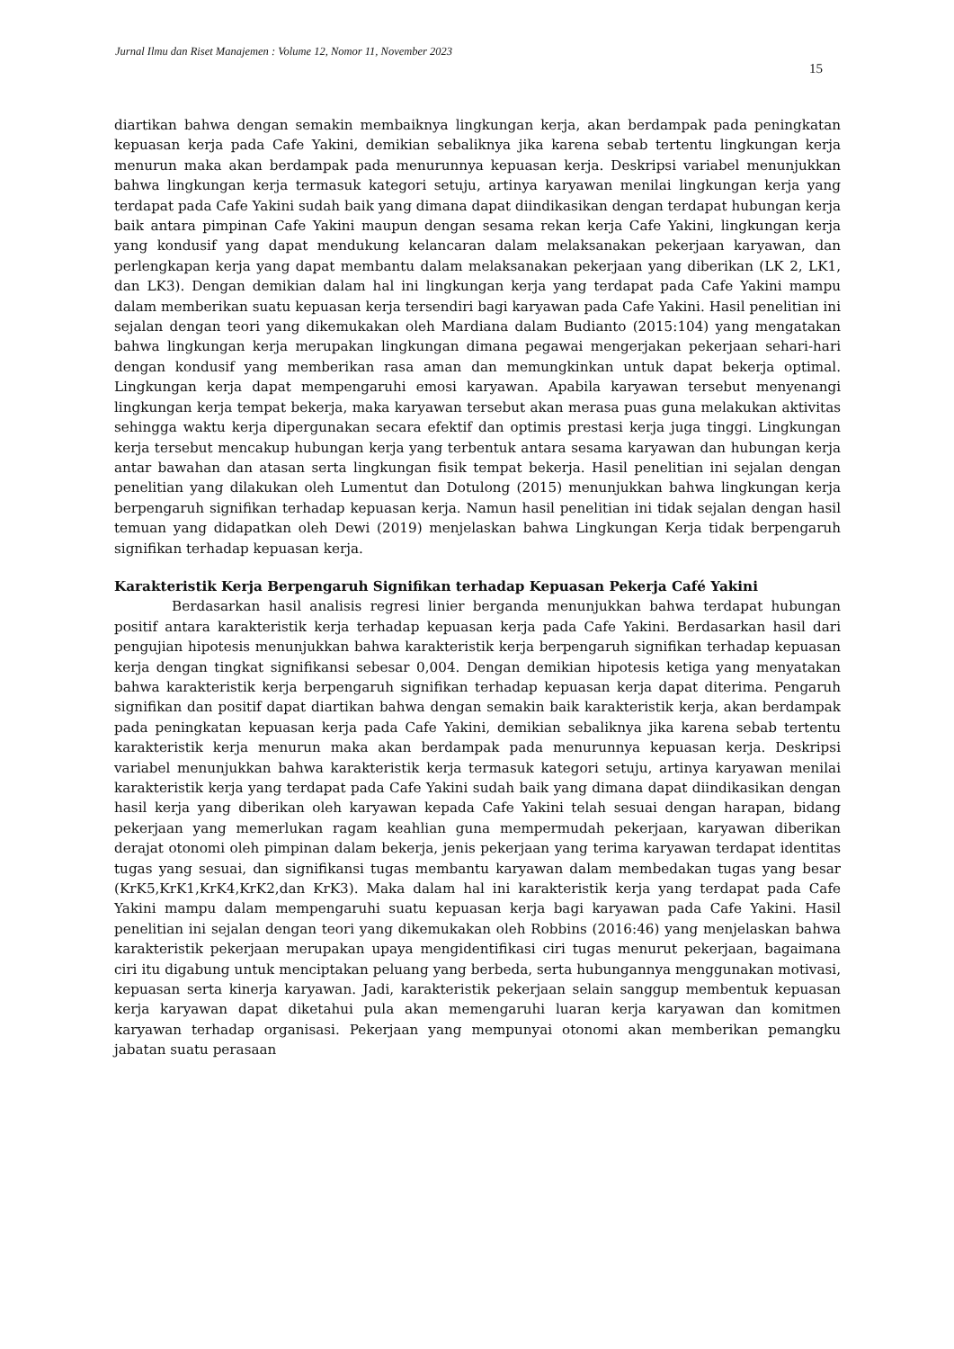Jurnal Ilmu dan Riset Manajemen : Volume 12, Nomor 11, November 2023
15
diartikan bahwa dengan semakin membaiknya lingkungan kerja, akan berdampak pada peningkatan kepuasan kerja pada Cafe Yakini, demikian sebaliknya jika karena sebab tertentu lingkungan kerja menurun maka akan berdampak pada menurunnya kepuasan kerja. Deskripsi variabel menunjukkan bahwa lingkungan kerja termasuk kategori setuju, artinya karyawan menilai lingkungan kerja yang terdapat pada Cafe Yakini sudah baik yang dimana dapat diindikasikan dengan terdapat hubungan kerja baik antara pimpinan Cafe Yakini maupun dengan sesama rekan kerja Cafe Yakini, lingkungan kerja yang kondusif yang dapat mendukung kelancaran dalam melaksanakan pekerjaan karyawan, dan perlengkapan kerja yang dapat membantu dalam melaksanakan pekerjaan yang diberikan (LK 2, LK1, dan LK3). Dengan demikian dalam hal ini lingkungan kerja yang terdapat pada Cafe Yakini mampu dalam memberikan suatu kepuasan kerja tersendiri bagi karyawan pada Cafe Yakini. Hasil penelitian ini sejalan dengan teori yang dikemukakan oleh Mardiana dalam Budianto (2015:104) yang mengatakan bahwa lingkungan kerja merupakan lingkungan dimana pegawai mengerjakan pekerjaan sehari-hari dengan kondusif yang memberikan rasa aman dan memungkinkan untuk dapat bekerja optimal. Lingkungan kerja dapat mempengaruhi emosi karyawan. Apabila karyawan tersebut menyenangi lingkungan kerja tempat bekerja, maka karyawan tersebut akan merasa puas guna melakukan aktivitas sehingga waktu kerja dipergunakan secara efektif dan optimis prestasi kerja juga tinggi. Lingkungan kerja tersebut mencakup hubungan kerja yang terbentuk antara sesama karyawan dan hubungan kerja antar bawahan dan atasan serta lingkungan fisik tempat bekerja. Hasil penelitian ini sejalan dengan penelitian yang dilakukan oleh Lumentut dan Dotulong (2015) menunjukkan bahwa lingkungan kerja berpengaruh signifikan terhadap kepuasan kerja. Namun hasil penelitian ini tidak sejalan dengan hasil temuan yang didapatkan oleh Dewi (2019) menjelaskan bahwa Lingkungan Kerja tidak berpengaruh signifikan terhadap kepuasan kerja.
Karakteristik Kerja Berpengaruh Signifikan terhadap Kepuasan Pekerja Café Yakini
Berdasarkan hasil analisis regresi linier berganda menunjukkan bahwa terdapat hubungan positif antara karakteristik kerja terhadap kepuasan kerja pada Cafe Yakini. Berdasarkan hasil dari pengujian hipotesis menunjukkan bahwa karakteristik kerja berpengaruh signifikan terhadap kepuasan kerja dengan tingkat signifikansi sebesar 0,004. Dengan demikian hipotesis ketiga yang menyatakan bahwa karakteristik kerja berpengaruh signifikan terhadap kepuasan kerja dapat diterima. Pengaruh signifikan dan positif dapat diartikan bahwa dengan semakin baik karakteristik kerja, akan berdampak pada peningkatan kepuasan kerja pada Cafe Yakini, demikian sebaliknya jika karena sebab tertentu karakteristik kerja menurun maka akan berdampak pada menurunnya kepuasan kerja. Deskripsi variabel menunjukkan bahwa karakteristik kerja termasuk kategori setuju, artinya karyawan menilai karakteristik kerja yang terdapat pada Cafe Yakini sudah baik yang dimana dapat diindikasikan dengan hasil kerja yang diberikan oleh karyawan kepada Cafe Yakini telah sesuai dengan harapan, bidang pekerjaan yang memerlukan ragam keahlian guna mempermudah pekerjaan, karyawan diberikan derajat otonomi oleh pimpinan dalam bekerja, jenis pekerjaan yang terima karyawan terdapat identitas tugas yang sesuai, dan signifikansi tugas membantu karyawan dalam membedakan tugas yang besar (KrK5,KrK1,KrK4,KrK2,dan KrK3). Maka dalam hal ini karakteristik kerja yang terdapat pada Cafe Yakini mampu dalam mempengaruhi suatu kepuasan kerja bagi karyawan pada Cafe Yakini. Hasil penelitian ini sejalan dengan teori yang dikemukakan oleh Robbins (2016:46) yang menjelaskan bahwa karakteristik pekerjaan merupakan upaya mengidentifikasi ciri tugas menurut pekerjaan, bagaimana ciri itu digabung untuk menciptakan peluang yang berbeda, serta hubungannya menggunakan motivasi, kepuasan serta kinerja karyawan. Jadi, karakteristik pekerjaan selain sanggup membentuk kepuasan kerja karyawan dapat diketahui pula akan memengaruhi luaran kerja karyawan dan komitmen karyawan terhadap organisasi. Pekerjaan yang mempunyai otonomi akan memberikan pemangku jabatan suatu perasaan